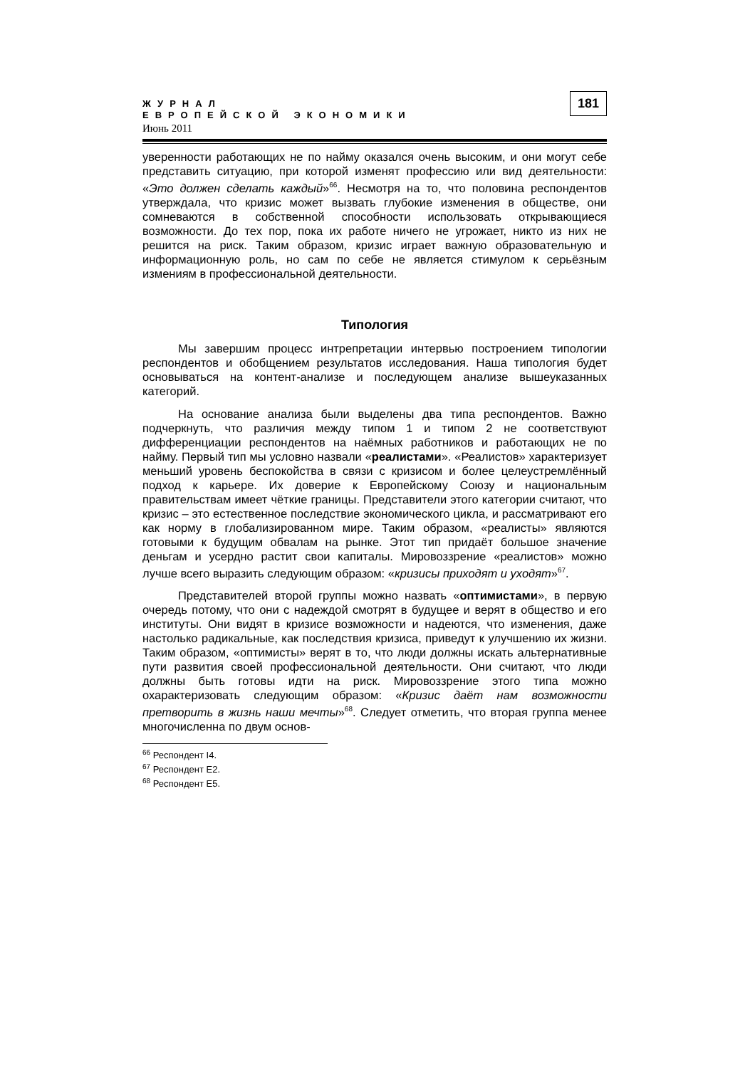ЖУРНАЛ
ЕВРОПЕЙСКОЙ ЭКОНОМИКИ
Июнь 2011
181
уверенности работающих не по найму оказался очень высоким, и они могут себе представить ситуацию, при которой изменят профессию или вид деятельности: «Это должен сделать каждый»<sup>66</sup>. Несмотря на то, что половина респондентов утверждала, что кризис может вызвать глубокие изменения в обществе, они сомневаются в собственной способности использовать открывающиеся возможности. До тех пор, пока их работе ничего не угрожает, никто из них не решится на риск. Таким образом, кризис играет важную образовательную и информационную роль, но сам по себе не является стимулом к серьёзным измениям в профессиональной деятельности.
Типология
Мы завершим процесс интрепретации интервью построением типологии респондентов и обобщением результатов исследования. Наша типология будет основываться на контент-анализе и последующем анализе вышеуказанных категорий.
На основание анализа были выделены два типа респондентов. Важно подчеркнуть, что различия между типом 1 и типом 2 не соответствуют дифференциации респондентов на наёмных работников и работающих не по найму. Первый тип мы условно назвали «реалистами». «Реалистов» характеризует меньший уровень беспокойства в связи с кризисом и более целеустремлённый подход к карьере. Их доверие к Европейскому Союзу и национальным правительствам имеет чёткие границы. Представители этого категории считают, что кризис – это естественное последствие экономического цикла, и рассматривают его как норму в глобализированном мире. Таким образом, «реалисты» являются готовыми к будущим обвалам на рынке. Этот тип придаёт большое значение деньгам и усердно растит свои капиталы. Мировоззрение «реалистов» можно лучше всего выразить следующим образом: «кризисы приходят и уходят»<sup>67</sup>.
Представителей второй группы можно назвать «оптимистами», в первую очередь потому, что они с надеждой смотрят в будущее и верят в общество и его институты. Они видят в кризисе возможности и надеются, что изменения, даже настолько радикальные, как последствия кризиса, приведут к улучшению их жизни. Таким образом, «оптимисты» верят в то, что люди должны искать альтернативные пути развития своей профессиональной деятельности. Они считают, что люди должны быть готовы идти на риск. Мировоззрение этого типа можно охарактеризовать следующим образом: «Кризис даёт нам возможности претворить в жизнь наши мечты»<sup>68</sup>. Следует отметить, что вторая группа менее многочисленна по двум основ-
<sup>66</sup> Респондент I4.
<sup>67</sup> Респондент E2.
<sup>68</sup> Респондент E5.